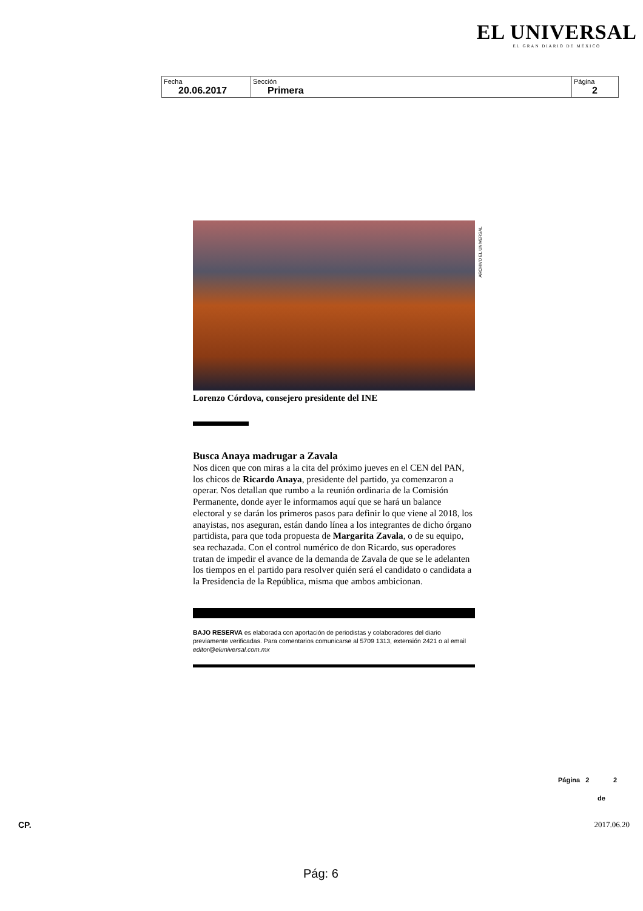EL UNIVERSAL
EL GRAN DIARIO DE MÉXICO
| Fecha 20.06.2017 | Sección Primera | Página 2 |
ARCHIVO EL UNIVERSAL
Lorenzo Córdova, consejero presidente del INE
Busca Anaya madrugar a Zavala
Nos dicen que con miras a la cita del próximo jueves en el CEN del PAN, los chicos de Ricardo Anaya, presidente del partido, ya comenzaron a operar. Nos detallan que rumbo a la reunión ordinaria de la Comisión Permanente, donde ayer le informamos aquí que se hará un balance electoral y se darán los primeros pasos para definir lo que viene al 2018, los anayistas, nos aseguran, están dando línea a los integrantes de dicho órgano partidista, para que toda propuesta de Margarita Zavala, o de su equipo, sea rechazada. Con el control numérico de don Ricardo, sus operadores tratan de impedir el avance de la demanda de Zavala de que se le adelanten los tiempos en el partido para resolver quién será el candidato o candidata a la Presidencia de la República, misma que ambos ambicionan.
BAJO RESERVA es elaborada con aportación de periodistas y colaboradores del diario previamente verificadas. Para comentarios comunicarse al 5709 1313, extensión 2421 o al email editor@eluniversal.com.mx
Página 2 2
de
CP. 2017.06.20
Pág: 6